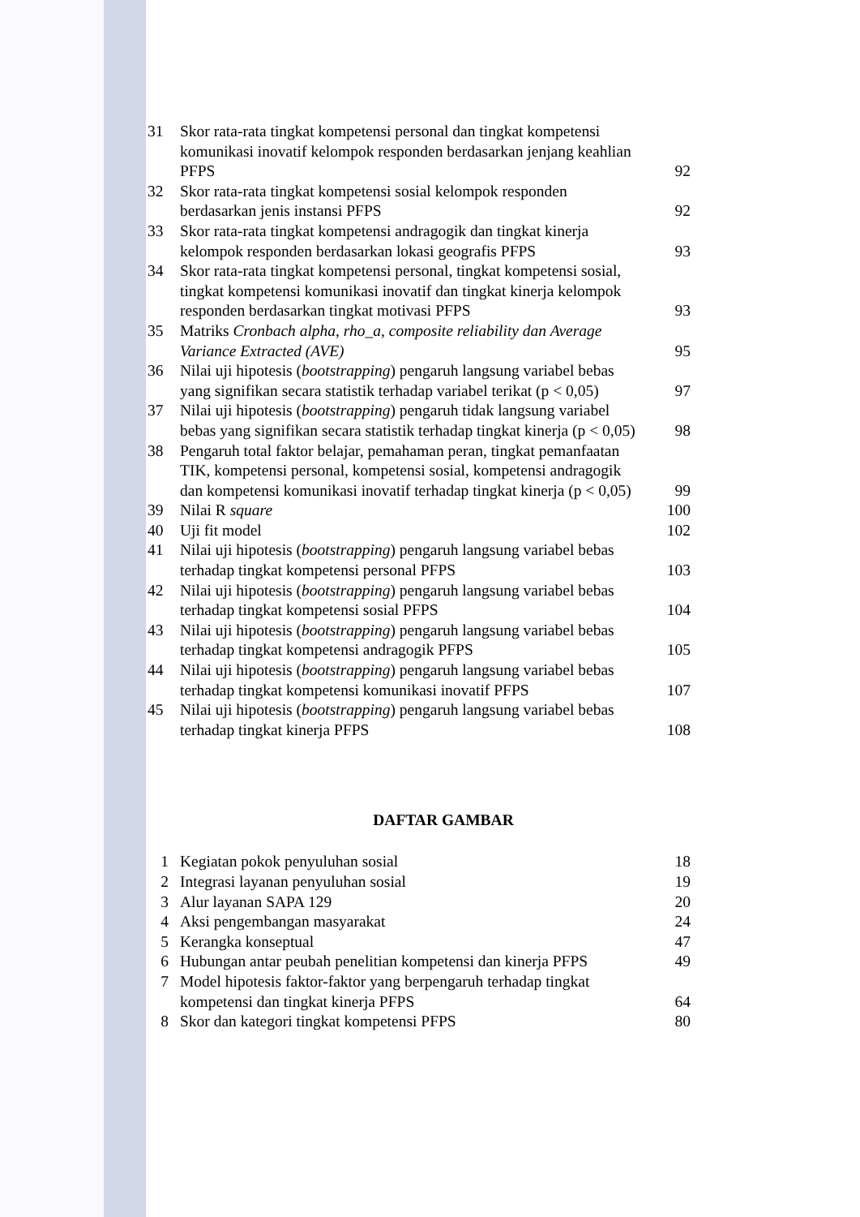| 31 | Skor rata-rata tingkat kompetensi personal dan tingkat kompetensi komunikasi inovatif kelompok responden berdasarkan jenjang keahlian PFPS | 92 |
| 32 | Skor rata-rata tingkat kompetensi sosial kelompok responden berdasarkan jenis instansi PFPS | 92 |
| 33 | Skor rata-rata tingkat kompetensi andragogik dan tingkat kinerja kelompok responden berdasarkan lokasi geografis PFPS | 93 |
| 34 | Skor rata-rata tingkat kompetensi personal, tingkat kompetensi sosial, tingkat kompetensi komunikasi inovatif dan tingkat kinerja kelompok responden berdasarkan tingkat motivasi PFPS | 93 |
| 35 | Matriks Cronbach alpha, rho_a , composite reliability dan Average Variance Extracted (AVE) | 95 |
| 36 | Nilai uji hipotesis ( bootstrapping ) pengaruh langsung variabel bebas yang signifikan secara statistik terhadap variabel terikat (p < 0,05) | 97 |
| 37 | Nilai uji hipotesis ( bootstrapping ) pengaruh tidak langsung variabel bebas yang signifikan secara statistik terhadap tingkat kinerja (p < 0,05) | 98 |
| 38 | Pengaruh total faktor belajar, pemahaman peran, tingkat pemanfaatan TIK, kompetensi personal, kompetensi sosial, kompetensi andragogik dan kompetensi komunikasi inovatif terhadap tingkat kinerja (p < 0,05) | 99 |
| 39 | Nilai R square | 100 |
| 40 | Uji fit model | 102 |
| 41 | Nilai uji hipotesis ( bootstrapping ) pengaruh langsung variabel bebas terhadap tingkat kompetensi personal PFPS | 103 |
| 42 | Nilai uji hipotesis ( bootstrapping ) pengaruh langsung variabel bebas terhadap tingkat kompetensi sosial PFPS | 104 |
| 43 | Nilai uji hipotesis ( bootstrapping ) pengaruh langsung variabel bebas terhadap tingkat kompetensi andragogik PFPS | 105 |
| 44 | Nilai uji hipotesis ( bootstrapping ) pengaruh langsung variabel bebas terhadap tingkat kompetensi komunikasi inovatif PFPS | 107 |
| 45 | Nilai uji hipotesis ( bootstrapping ) pengaruh langsung variabel bebas terhadap tingkat kinerja PFPS | 108 |
DAFTAR GAMBAR
| 1 | Kegiatan pokok penyuluhan sosial | 18 |
| 2 | Integrasi layanan penyuluhan sosial | 19 |
| 3 | Alur layanan SAPA 129 | 20 |
| 4 | Aksi pengembangan masyarakat | 24 |
| 5 | Kerangka konseptual | 47 |
| 6 | Hubungan antar peubah penelitian kompetensi dan kinerja PFPS | 49 |
| 7 | Model hipotesis faktor-faktor yang berpengaruh terhadap tingkat kompetensi dan tingkat kinerja PFPS | 64 |
| 8 | Skor dan kategori tingkat kompetensi PFPS | 80 |